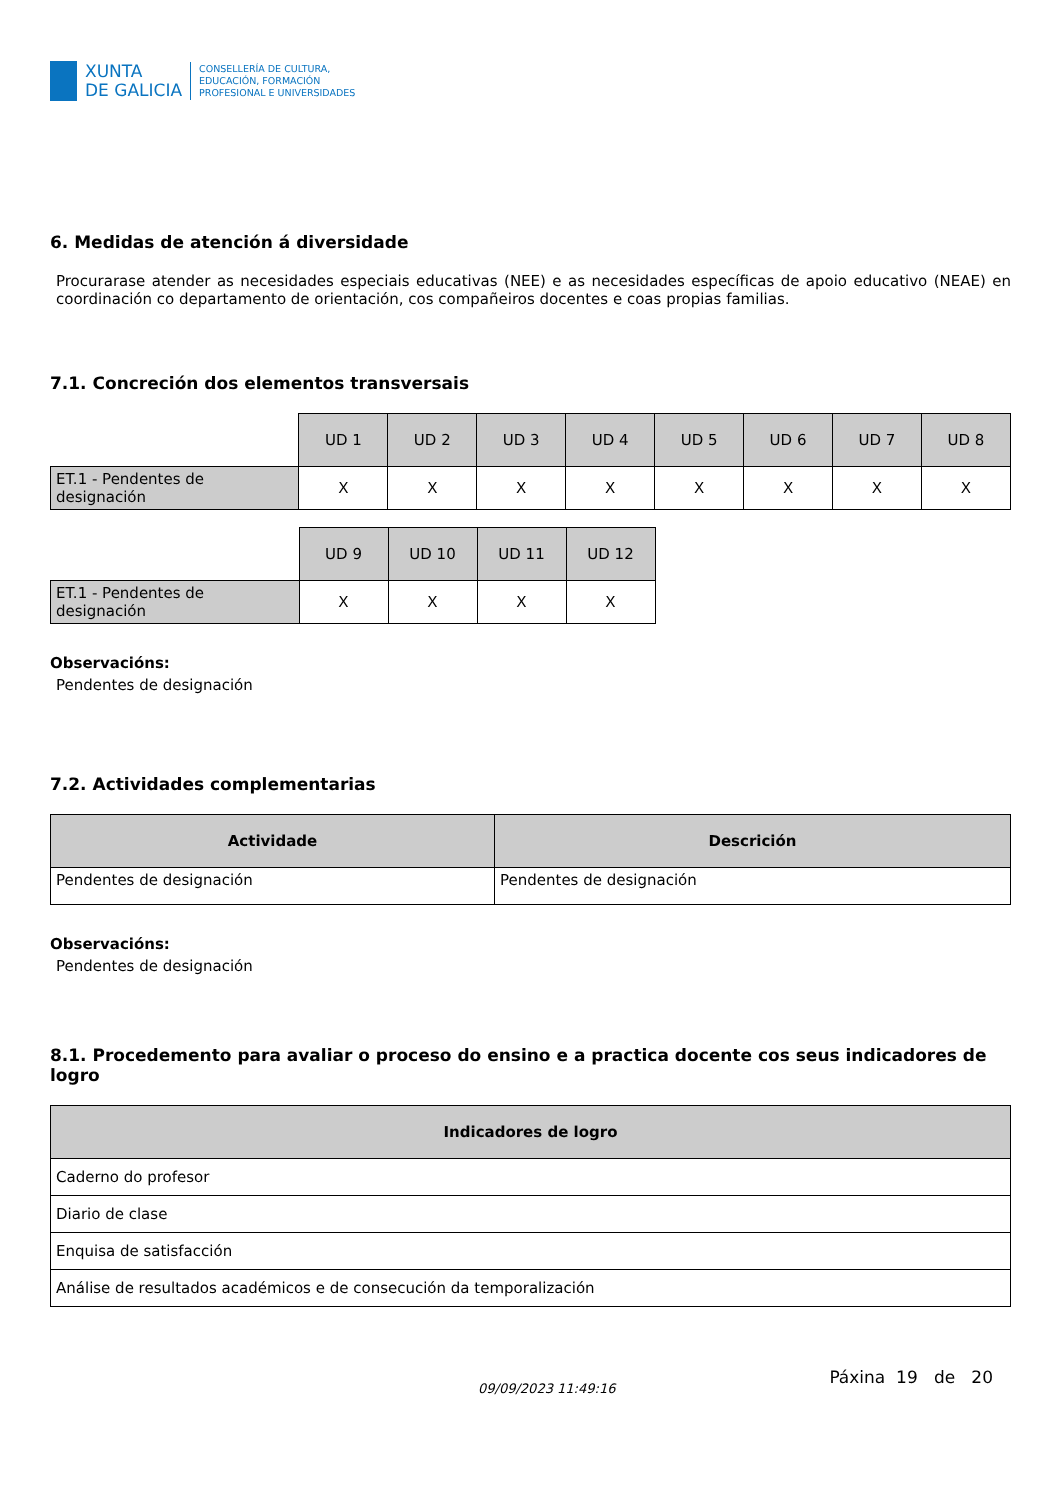XUNTA
DE GALICIA
CONSELLERÍA DE CULTURA,
EDUCACIÓN, FORMACIÓN
PROFESIONAL E UNIVERSIDADES
6. Medidas de atención á diversidade
Procurarase atender as necesidades especiais educativas (NEE) e as necesidades específicas de apoio educativo (NEAE) en coordinación co departamento de orientación, cos compañeiros docentes e coas propias familias.
7.1. Concreción dos elementos transversais
| | UD 1 | UD 2 | UD 3 | UD 4 | UD 5 | UD 6 | UD 7 | UD 8 |
| ET.1 - Pendentes de designación | X | X | X | X | X | X | X | X |
| | UD 9 | UD 10 | UD 11 | UD 12 |
| ET.1 - Pendentes de designación | X | X | X | X |
Observacións:
Pendentes de designación
7.2. Actividades complementarias
| Actividade | Descrición |
| --- | --- |
| Pendentes de designación | Pendentes de designación |
Observacións:
Pendentes de designación
8.1. Procedemento para avaliar o proceso do ensino e a practica docente cos seus indicadores de logro
| Indicadores de logro |
| --- |
| Caderno do profesor |
| Diario de clase |
| Enquisa de satisfacción |
| Análise de resultados académicos e de consecución da temporalización |
09/09/2023 11:49:16 Páxina 19 de 20